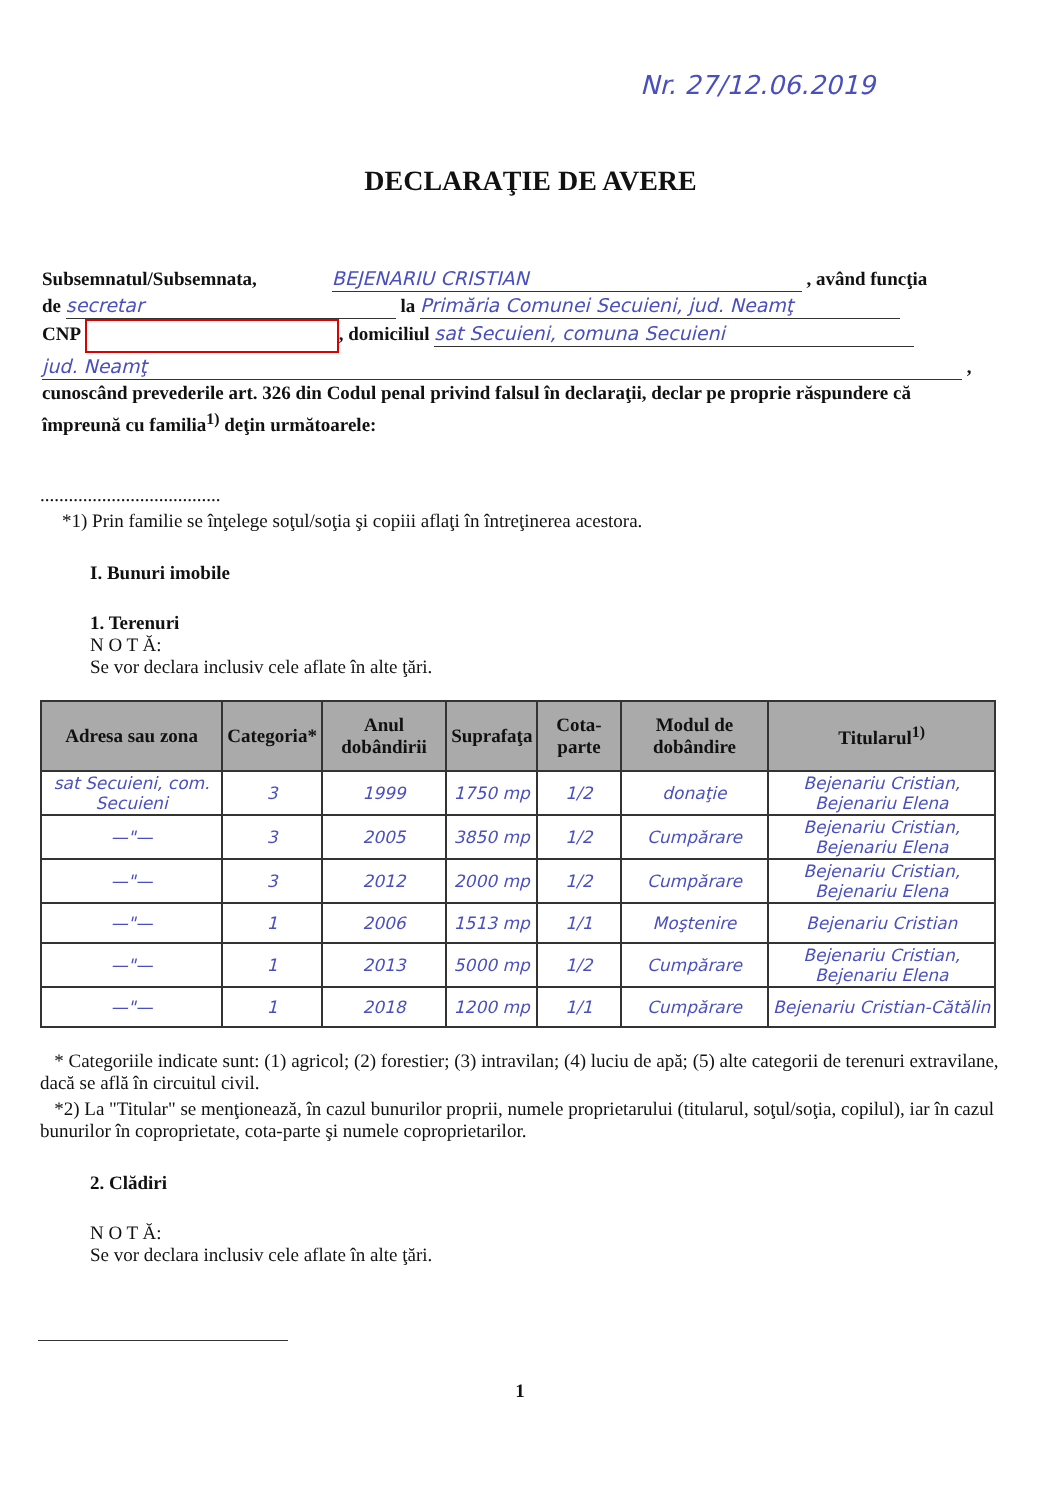Nr. 27/12.06.2019
DECLARAŢIE DE AVERE
Subsemnatul/Subsemnata, BEJENARIU CRISTIAN , având funcţia
de secretar la Primăria Comunei Secuieni, jud. Neamţ
CNP , domiciliul sat Secuieni, comuna Secuieni
jud. Neamţ ,
cunoscând prevederile art. 326 din Codul penal privind falsul în declaraţii, declar pe proprie răspundere că împreună cu familia<sup>1)</sup> deţin următoarele:
......................................
*1) Prin familie se înţelege soţul/soţia şi copiii aflaţi în întreţinerea acestora.
I. Bunuri imobile
1. Terenuri
N O T Ă:
Se vor declara inclusiv cele aflate în alte ţări.
| Adresa sau zona | Categoria* | Anul dobândirii | Suprafaţa | Cota-parte | Modul de dobândire | Titularul<sup>1)</sup> |
| --- | --- | --- | --- | --- | --- | --- |
| sat Secuieni, com. Secuieni | 3 | 1999 | 1750 mp | 1/2 | donaţie | Bejenariu Cristian, Bejenariu Elena |
| —"— | 3 | 2005 | 3850 mp | 1/2 | Cumpărare | Bejenariu Cristian, Bejenariu Elena |
| —"— | 3 | 2012 | 2000 mp | 1/2 | Cumpărare | Bejenariu Cristian, Bejenariu Elena |
| —"— | 1 | 2006 | 1513 mp | 1/1 | Moştenire | Bejenariu Cristian |
| —"— | 1 | 2013 | 5000 mp | 1/2 | Cumpărare | Bejenariu Cristian, Bejenariu Elena |
| —"— | 1 | 2018 | 1200 mp | 1/1 | Cumpărare | Bejenariu Cristian-Cătălin |
* Categoriile indicate sunt: (1) agricol; (2) forestier; (3) intravilan; (4) luciu de apă; (5) alte categorii de terenuri extravilane, dacă se află în circuitul civil.
*2) La "Titular" se menţionează, în cazul bunurilor proprii, numele proprietarului (titularul, soţul/soţia, copilul), iar în cazul bunurilor în coproprietate, cota-parte şi numele coproprietarilor.
2. Clădiri
N O T Ă:
Se vor declara inclusiv cele aflate în alte ţări.
1